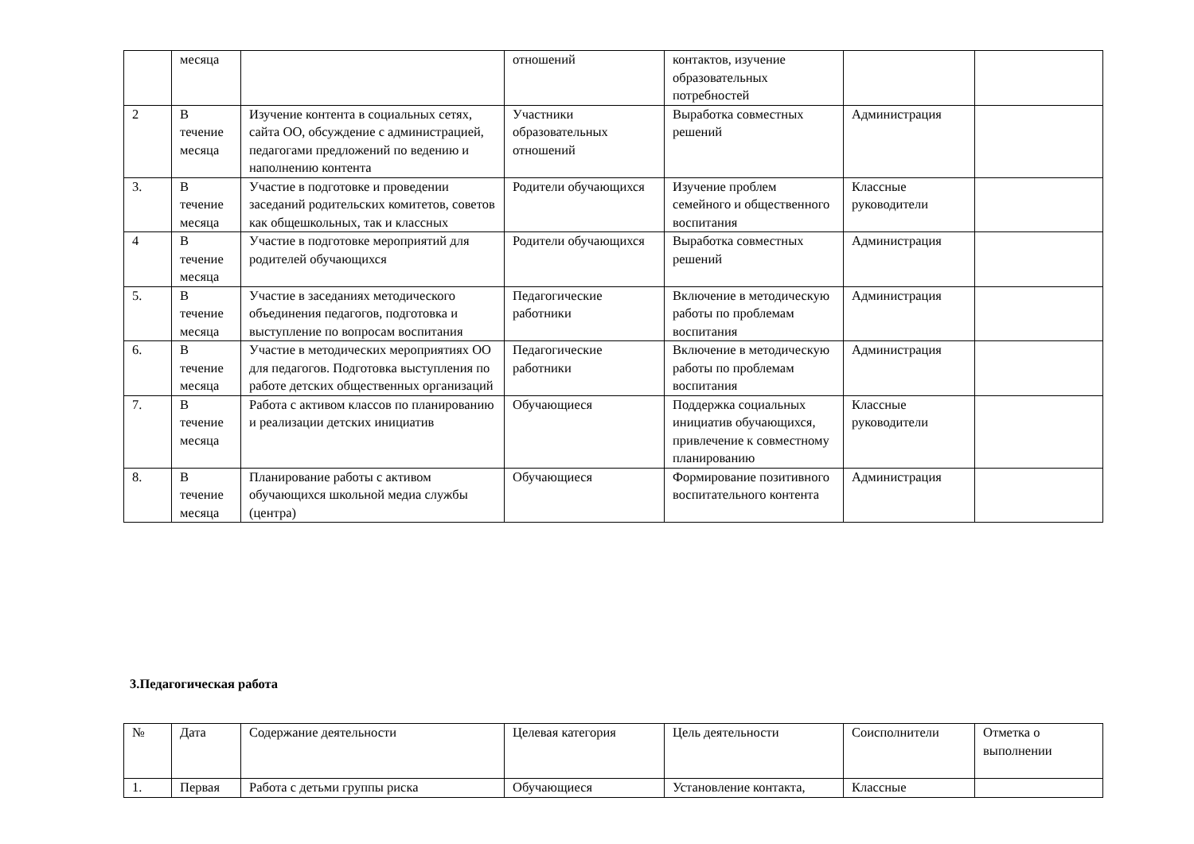| | месяца | | отношений | контактов, изучение образовательных потребностей | | |
| 2 | В течение месяца | Изучение контента в социальных сетях, сайта ОО, обсуждение с администрацией, педагогами предложений по ведению и наполнению контента | Участники образовательных отношений | Выработка совместных решений | Администрация | |
| 3. | В течение месяца | Участие в подготовке и проведении заседаний родительских комитетов, советов как общешкольных, так и классных | Родители обучающихся | Изучение проблем семейного и общественного воспитания | Классные руководители | |
| 4 | В течение месяца | Участие в подготовке мероприятий для родителей обучающихся | Родители обучающихся | Выработка совместных решений | Администрация | |
| 5. | В течение месяца | Участие в заседаниях методического объединения педагогов, подготовка и выступление по вопросам воспитания | Педагогические работники | Включение в методическую работы по проблемам воспитания | Администрация | |
| 6. | В течение месяца | Участие в методических мероприятиях ОО для педагогов. Подготовка выступления по работе детских общественных организаций | Педагогические работники | Включение в методическую работы по проблемам воспитания | Администрация | |
| 7. | В течение месяца | Работа с активом классов по планированию и реализации детских инициатив | Обучающиеся | Поддержка социальных инициатив обучающихся, привлечение к совместному планированию | Классные руководители | |
| 8. | В течение месяца | Планирование работы с активом обучающихся школьной медиа службы (центра) | Обучающиеся | Формирование позитивного воспитательного контента | Администрация | |
3.Педагогическая работа
| № | Дата | Содержание деятельности | Целевая категория | Цель деятельности | Соисполнители | Отметка о выполнении |
| --- | --- | --- | --- | --- | --- | --- |
| 1. | Первая | Работа с детьми группы риска | Обучающиеся | Установление контакта, | Классные | |